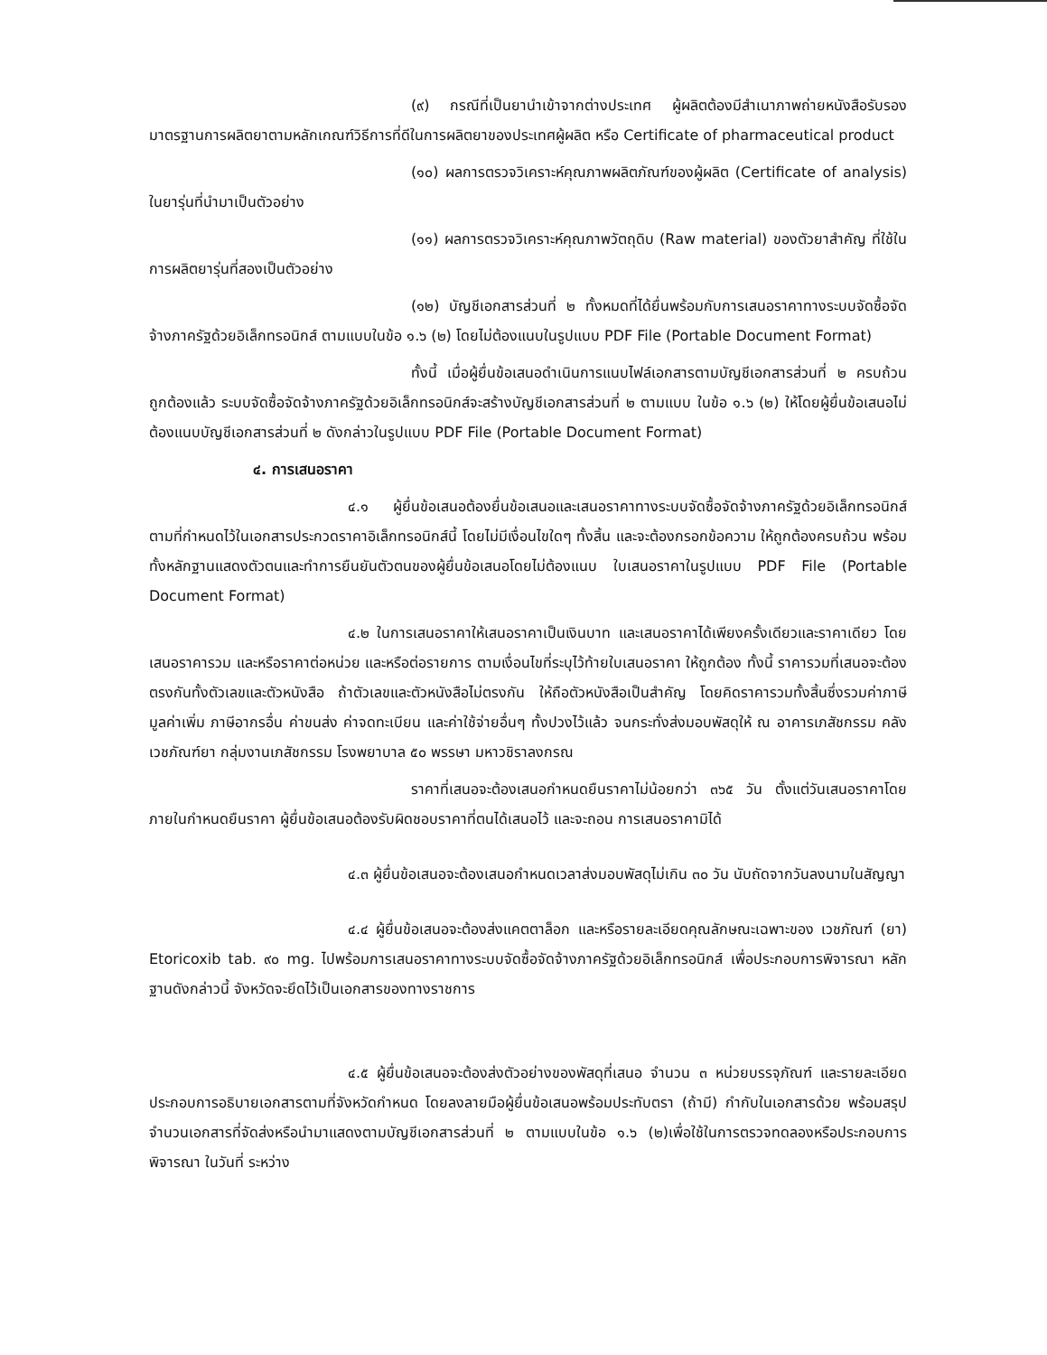(๙) กรณีที่เป็นยานำเข้าจากต่างประเทศ ผู้ผลิตต้องมีสำเนาภาพถ่ายหนังสือรับรองมาตรฐานการผลิตยาตามหลักเกณฑ์วิธีการที่ดีในการผลิตยาของประเทศผู้ผลิต หรือ Certificate of pharmaceutical product
(๑๐) ผลการตรวจวิเคราะห์คุณภาพผลิตภัณฑ์ของผู้ผลิต (Certificate of analysis) ในยารุ่นที่นำมาเป็นตัวอย่าง
(๑๑) ผลการตรวจวิเคราะห์คุณภาพวัตถุดิบ (Raw material) ของตัวยาสำคัญ ที่ใช้ในการผลิตยารุ่นที่สองเป็นตัวอย่าง
(๑๒) บัญชีเอกสารส่วนที่ ๒ ทั้งหมดที่ได้ยื่นพร้อมกับการเสนอราคาทางระบบจัดซื้อจัดจ้างภาครัฐด้วยอิเล็กทรอนิกส์ ตามแบบในข้อ ๑.๖ (๒) โดยไม่ต้องแนบในรูปแบบ PDF File (Portable Document Format)
ทั้งนี้ เมื่อผู้ยื่นข้อเสนอดำเนินการแนบไฟล์เอกสารตามบัญชีเอกสารส่วนที่ ๒ ครบถ้วน ถูกต้องแล้ว ระบบจัดซื้อจัดจ้างภาครัฐด้วยอิเล็กทรอนิกส์จะสร้างบัญชีเอกสารส่วนที่ ๒ ตามแบบ ในข้อ ๑.๖ (๒) ให้โดยผู้ยื่นข้อเสนอไม่ต้องแนบบัญชีเอกสารส่วนที่ ๒ ดังกล่าวในรูปแบบ PDF File (Portable Document Format)
๔. การเสนอราคา
๔.๑ ผู้ยื่นข้อเสนอต้องยื่นข้อเสนอและเสนอราคาทางระบบจัดซื้อจัดจ้างภาครัฐด้วยอิเล็กทรอนิกส์ตามที่กำหนดไว้ในเอกสารประกวดราคาอิเล็กทรอนิกส์นี้ โดยไม่มีเงื่อนไขใดๆ ทั้งสิ้น และจะต้องกรอกข้อความ ให้ถูกต้องครบถ้วน พร้อมทั้งหลักฐานแสดงตัวตนและทำการยืนยันตัวตนของผู้ยื่นข้อเสนอโดยไม่ต้องแนบ ใบเสนอราคาในรูปแบบ PDF File (Portable Document Format)
๔.๒ ในการเสนอราคาให้เสนอราคาเป็นเงินบาท และเสนอราคาได้เพียงครั้งเดียวและราคาเดียว โดยเสนอราคารวม และหรือราคาต่อหน่วย และหรือต่อรายการ ตามเงื่อนไขที่ระบุไว้ท้ายใบเสนอราคา ให้ถูกต้อง ทั้งนี้ ราคารวมที่เสนอจะต้องตรงกันทั้งตัวเลขและตัวหนังสือ ถ้าตัวเลขและตัวหนังสือไม่ตรงกัน ให้ถือตัวหนังสือเป็นสำคัญ โดยคิดราคารวมทั้งสิ้นซึ่งรวมค่าภาษีมูลค่าเพิ่ม ภาษีอากรอื่น ค่าขนส่ง ค่าจดทะเบียน และค่าใช้จ่ายอื่นๆ ทั้งปวงไว้แล้ว จนกระทั่งส่งมอบพัสดุให้ ณ อาคารเภสัชกรรม คลังเวชภัณฑ์ยา กลุ่มงานเภสัชกรรม โรงพยาบาล ๕๐ พรรษา มหาวชิราลงกรณ
ราคาที่เสนอจะต้องเสนอกำหนดยืนราคาไม่น้อยกว่า ๓๖๕ วัน ตั้งแต่วันเสนอราคาโดยภายในกำหนดยืนราคา ผู้ยื่นข้อเสนอต้องรับผิดชอบราคาที่ตนได้เสนอไว้ และจะถอน การเสนอราคามิได้
๔.๓ ผู้ยื่นข้อเสนอจะต้องเสนอกำหนดเวลาส่งมอบพัสดุไม่เกิน ๓๐ วัน นับถัดจากวันลงนามในสัญญา
๔.๔ ผู้ยื่นข้อเสนอจะต้องส่งแคตตาล็อก และหรือรายละเอียดคุณลักษณะเฉพาะของ เวชภัณฑ์ (ยา) Etoricoxib tab. ๙๐ mg. ไปพร้อมการเสนอราคาทางระบบจัดซื้อจัดจ้างภาครัฐด้วยอิเล็กทรอนิกส์ เพื่อประกอบการพิจารณา หลักฐานดังกล่าวนี้ จังหวัดจะยึดไว้เป็นเอกสารของทางราชการ
๔.๕ ผู้ยื่นข้อเสนอจะต้องส่งตัวอย่างของพัสดุที่เสนอ จำนวน ๓ หน่วยบรรจุภัณฑ์ และรายละเอียดประกอบการอธิบายเอกสารตามที่จังหวัดกำหนด โดยลงลายมือผู้ยื่นข้อเสนอพร้อมประทับตรา (ถ้ามี) กำกับในเอกสารด้วย พร้อมสรุปจำนวนเอกสารที่จัดส่งหรือนำมาแสดงตามบัญชีเอกสารส่วนที่ ๒ ตามแบบในข้อ ๑.๖ (๒)เพื่อใช้ในการตรวจทดลองหรือประกอบการพิจารณา ในวันที่ ระหว่าง